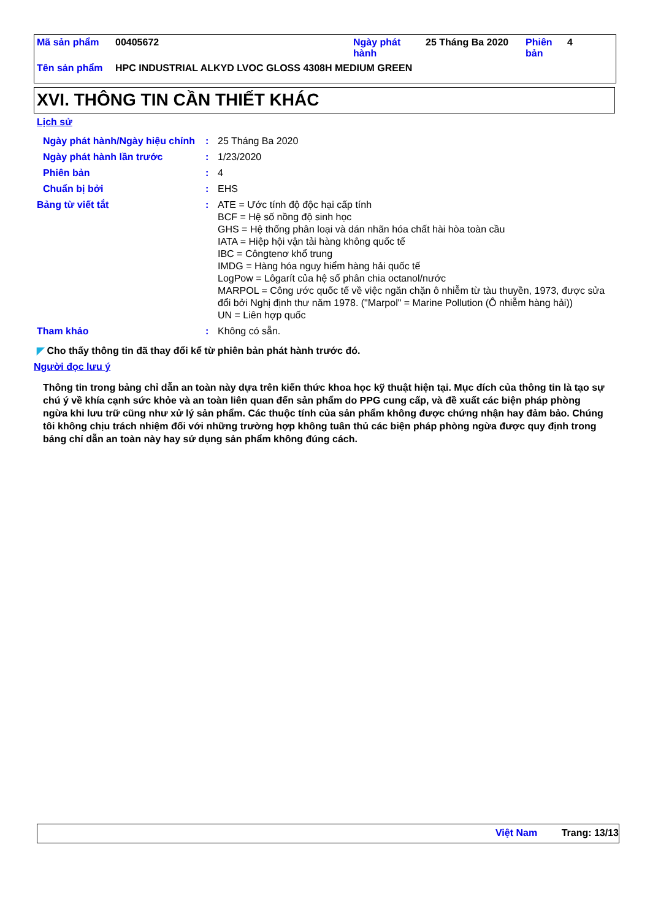| Mã sản phẩm | 00405672 | Ngày phát hành | 25 Tháng Ba 2020 | Phiên bản | 4 |
| Tên sản phẩm | HPC INDUSTRIAL ALKYD LVOC GLOSS 4308H MEDIUM GREEN | | | | |
XVI. THÔNG TIN CẦN THIẾT KHÁC
Lịch sử
| Ngày phát hành/Ngày hiệu chỉnh | : | 25 Tháng Ba 2020 |
| Ngày phát hành lần trước | : | 1/23/2020 |
| Phiên bản | : | 4 |
| Chuẩn bị bởi | : | EHS |
| Bảng từ viết tắt | : | ATE = Ước tính độ độc hại cấp tính BCF = Hệ số nồng độ sinh học GHS = Hệ thống phân loại và dán nhãn hóa chất hài hòa toàn cầu IATA = Hiệp hội vận tải hàng không quốc tế IBC = Côngtenơ khổ trung IMDG = Hàng hóa nguy hiểm hàng hải quốc tế LogPow = Lôgarít của hệ số phân chia octanol/nước MARPOL = Công ước quốc tế về việc ngăn chặn ô nhiễm từ tàu thuyền, 1973, được sửa đổi bởi Nghị định thư năm 1978. ("Marpol" = Marine Pollution (Ô nhiễm hàng hải)) UN = Liên hợp quốc |
| Tham khảo | : | Không có sẵn. |
◤ Cho thấy thông tin đã thay đổi kể từ phiên bản phát hành trước đó.
Người đọc lưu ý
Thông tin trong bảng chỉ dẫn an toàn này dựa trên kiến thức khoa học kỹ thuật hiện tại. Mục đích của thông tin là tạo sự chú ý về khía cạnh sức khỏe và an toàn liên quan đến sản phẩm do PPG cung cấp, và đề xuất các biện pháp phòng ngừa khi lưu trữ cũng như xử lý sản phẩm. Các thuộc tính của sản phẩm không được chứng nhận hay đảm bảo. Chúng tôi không chịu trách nhiệm đối với những trường hợp không tuân thủ các biện pháp phòng ngừa được quy định trong bảng chỉ dẫn an toàn này hay sử dụng sản phẩm không đúng cách.
Việt Nam Trang: 13/13